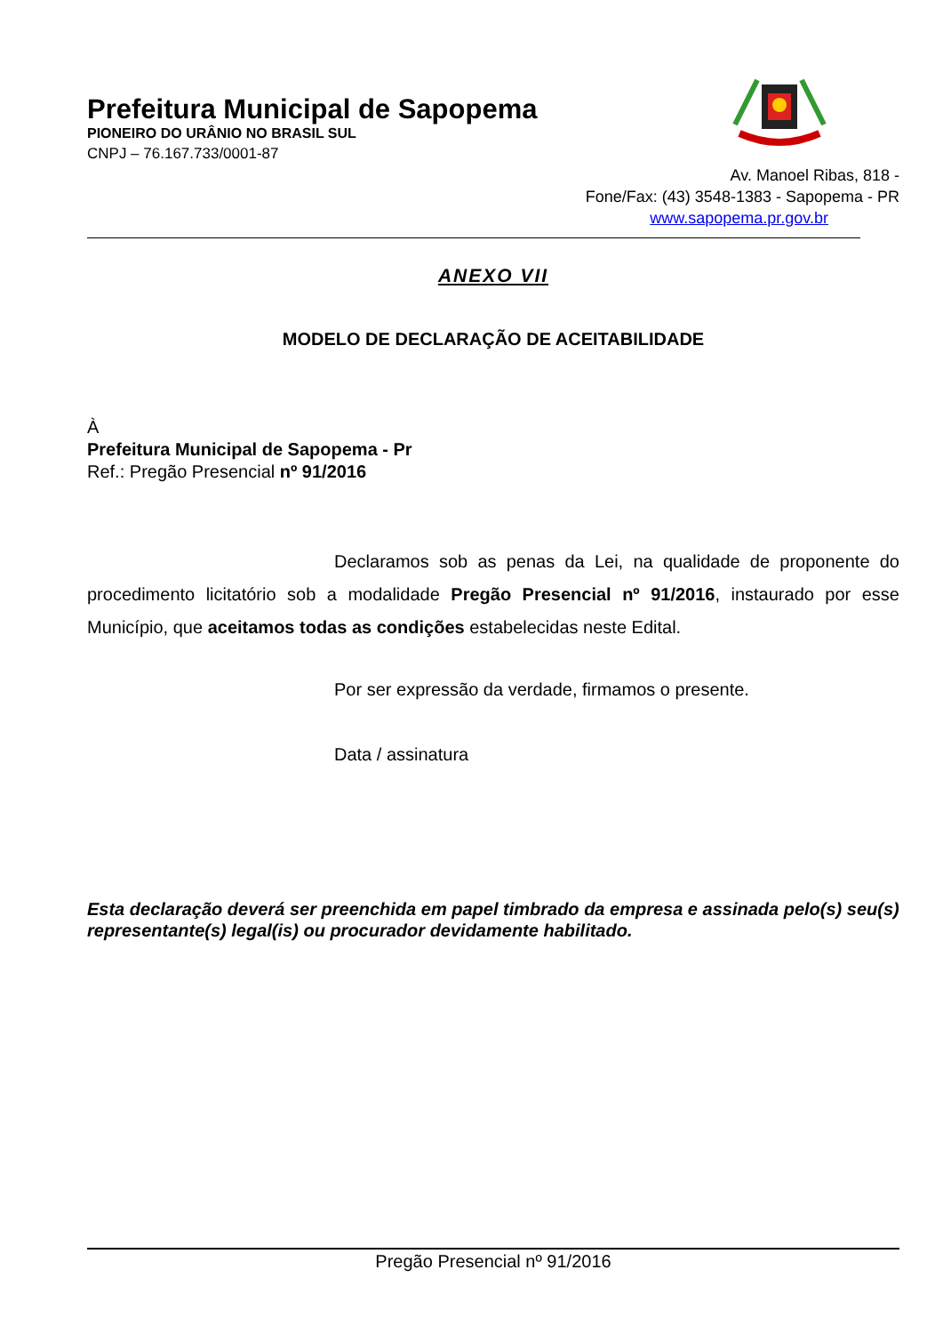Prefeitura Municipal de Sapopema
PIONEIRO DO URÂNIO NO BRASIL SUL
CNPJ – 76.167.733/0001-87
Av. Manoel Ribas, 818 -
Fone/Fax: (43) 3548-1383 - Sapopema - PR
www.sapopema.pr.gov.br
ANEXO VII
MODELO DE DECLARAÇÃO DE ACEITABILIDADE
À
Prefeitura Municipal de Sapopema - Pr
Ref.: Pregão Presencial nº 91/2016
Declaramos sob as penas da Lei, na qualidade de proponente do procedimento licitatório sob a modalidade Pregão Presencial nº 91/2016, instaurado por esse Município, que aceitamos todas as condições estabelecidas neste Edital.
Por ser expressão da verdade, firmamos o presente.
Data / assinatura
Esta declaração deverá ser preenchida em papel timbrado da empresa e assinada pelo(s) seu(s) representante(s) legal(is) ou procurador devidamente habilitado.
Pregão Presencial nº 91/2016